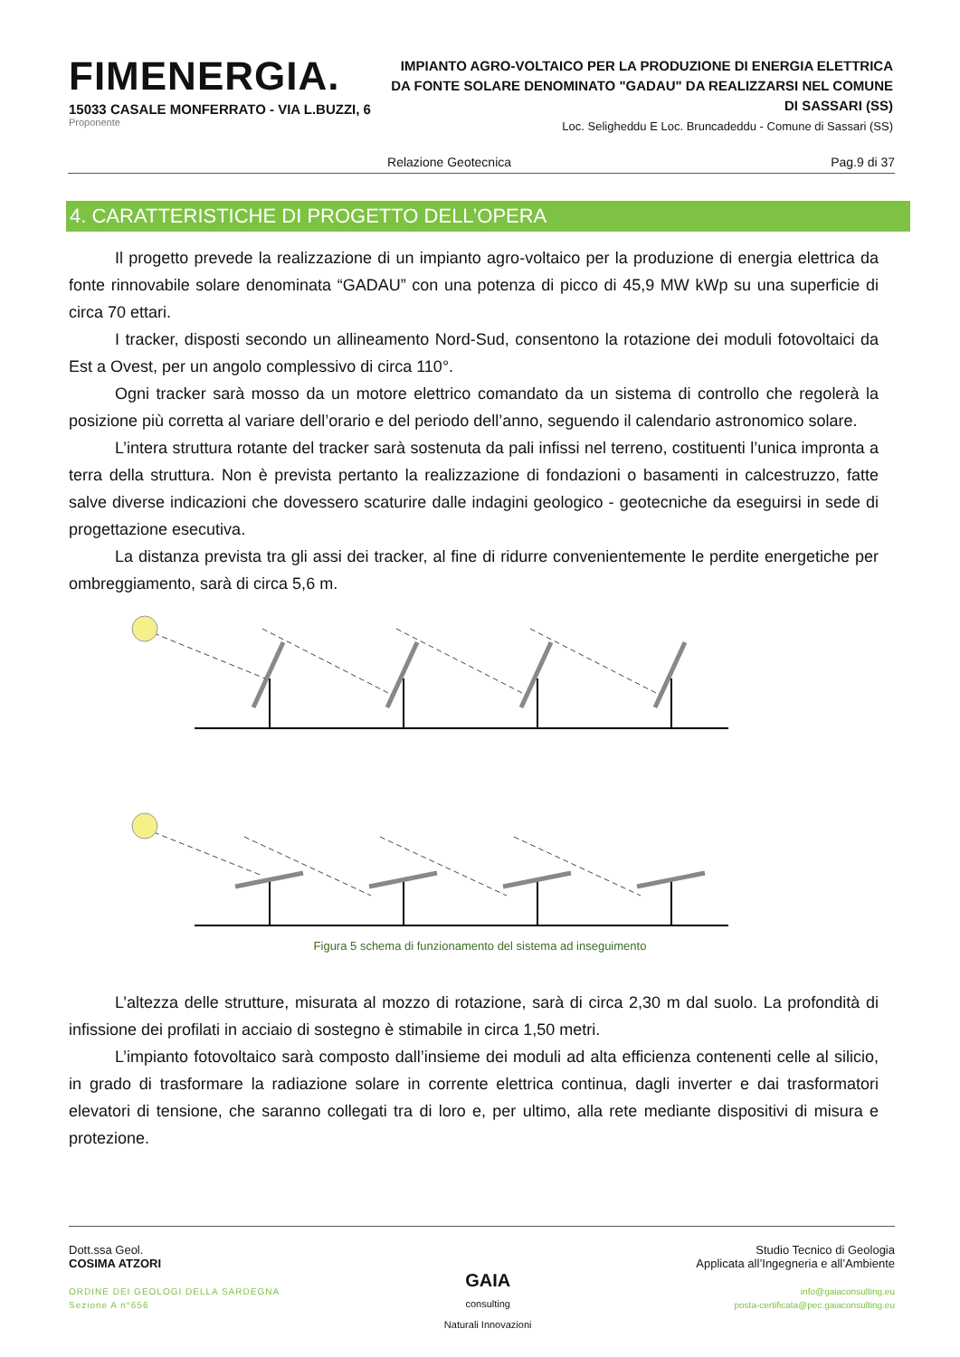FIMENERGIA.
15033 CASALE MONFERRATO - VIA L.BUZZI, 6
Proponente
IMPIANTO AGRO-VOLTAICO PER LA PRODUZIONE DI ENERGIA ELETTRICA DA FONTE SOLARE DENOMINATO "GADAU" DA REALIZZARSI NEL COMUNE DI SASSARI (SS)
Loc. Seligheddu E Loc. Bruncadeddu - Comune di Sassari (SS)
Relazione Geotecnica Pag.9 di 37
4. CARATTERISTICHE DI PROGETTO DELL’OPERA
Il progetto prevede la realizzazione di un impianto agro-voltaico per la produzione di energia elettrica da fonte rinnovabile solare denominata “GADAU” con una potenza di picco di 45,9 MW kWp su una superficie di circa 70 ettari.
I tracker, disposti secondo un allineamento Nord-Sud, consentono la rotazione dei moduli fotovoltaici da Est a Ovest, per un angolo complessivo di circa 110°.
Ogni tracker sarà mosso da un motore elettrico comandato da un sistema di controllo che regolerà la posizione più corretta al variare dell’orario e del periodo dell’anno, seguendo il calendario astronomico solare.
L’intera struttura rotante del tracker sarà sostenuta da pali infissi nel terreno, costituenti l’unica impronta a terra della struttura. Non è prevista pertanto la realizzazione di fondazioni o basamenti in calcestruzzo, fatte salve diverse indicazioni che dovessero scaturire dalle indagini geologico - geotecniche da eseguirsi in sede di progettazione esecutiva.
La distanza prevista tra gli assi dei tracker, al fine di ridurre convenientemente le perdite energetiche per ombreggiamento, sarà di circa 5,6 m.
Figura 5 schema di funzionamento del sistema ad inseguimento
L’altezza delle strutture, misurata al mozzo di rotazione, sarà di circa 2,30 m dal suolo. La profondità di infissione dei profilati in acciaio di sostegno è stimabile in circa 1,50 metri.
L’impianto fotovoltaico sarà composto dall’insieme dei moduli ad alta efficienza contenenti celle al silicio, in grado di trasformare la radiazione solare in corrente elettrica continua, dagli inverter e dai trasformatori elevatori di tensione, che saranno collegati tra di loro e, per ultimo, alla rete mediante dispositivi di misura e protezione.
Dott.ssa Geol.
COSIMA ATZORI
ORDINE DEI GEOLOGI DELLA SARDEGNA
Sezione A n°656
GAIA
consulting
Naturali Innovazioni
Studio Tecnico di Geologia
Applicata all’Ingegneria e all’Ambiente
info@gaiaconsulting.eu
posta-certificata@pec.gaiaconsulting.eu